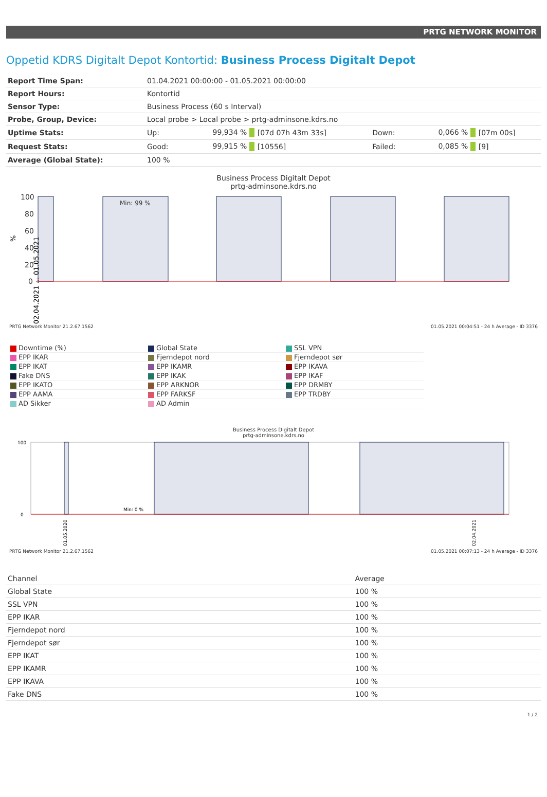PRTG NETWORK MONITOR
Oppetid KDRS Digitalt Depot Kontortid: Business Process Digitalt Depot
| Report Time Span: | 01.04.2021 00:00:00 - 01.05.2021 00:00:00 | | | | | |
| Report Hours: | Kontortid | | | | | |
| Sensor Type: | Business Process (60 s Interval) | | | | | |
| Probe, Group, Device: | Local probe > Local probe > prtg-adminsone.kdrs.no | | | | | |
| Uptime Stats: | Up: | 99,934 % | [07d 07h 43m 33s] | Down: | 0,066 % | [07m 00s] |
| Request Stats: | Good: | 99,915 % | [10556] | Failed: | 0,085 % | [9] |
| Average (Global State): | 100 % | | | | | |
Business Process Digitalt Depot
prtg-adminsone.kdrs.no
100
80
60
40
20
0
Min: 99 %
%
02.04.2021 ... 01.05.2021
PRTG Network Monitor 21.2.67.1562 01.05.2021 00:04:51 - 24 h Average - ID 3376
Downtime (%)
Global State
SSL VPN
EPP IKAR
Fjerndepot nord
Fjerndepot sør
EPP IKAT
EPP IKAMR
EPP IKAVA
Fake DNS
EPP IKAK
EPP IKAF
EPP IKATO
EPP ARKNOR
EPP DRMBY
EPP AAMA
EPP FARKSF
EPP TRDBY
AD Sikker
AD Admin
Business Process Digitalt Depot
prtg-adminsone.kdrs.no
100
0
Min: 0 %
01.05.2020
02.04.2021
PRTG Network Monitor 21.2.67.1562 01.05.2021 00:07:13 - 24 h Average - ID 3376
| Channel | Average |
| --- | --- |
| Global State | 100 % |
| SSL VPN | 100 % |
| EPP IKAR | 100 % |
| Fjerndepot nord | 100 % |
| Fjerndepot sør | 100 % |
| EPP IKAT | 100 % |
| EPP IKAMR | 100 % |
| EPP IKAVA | 100 % |
| Fake DNS | 100 % |
1 / 2